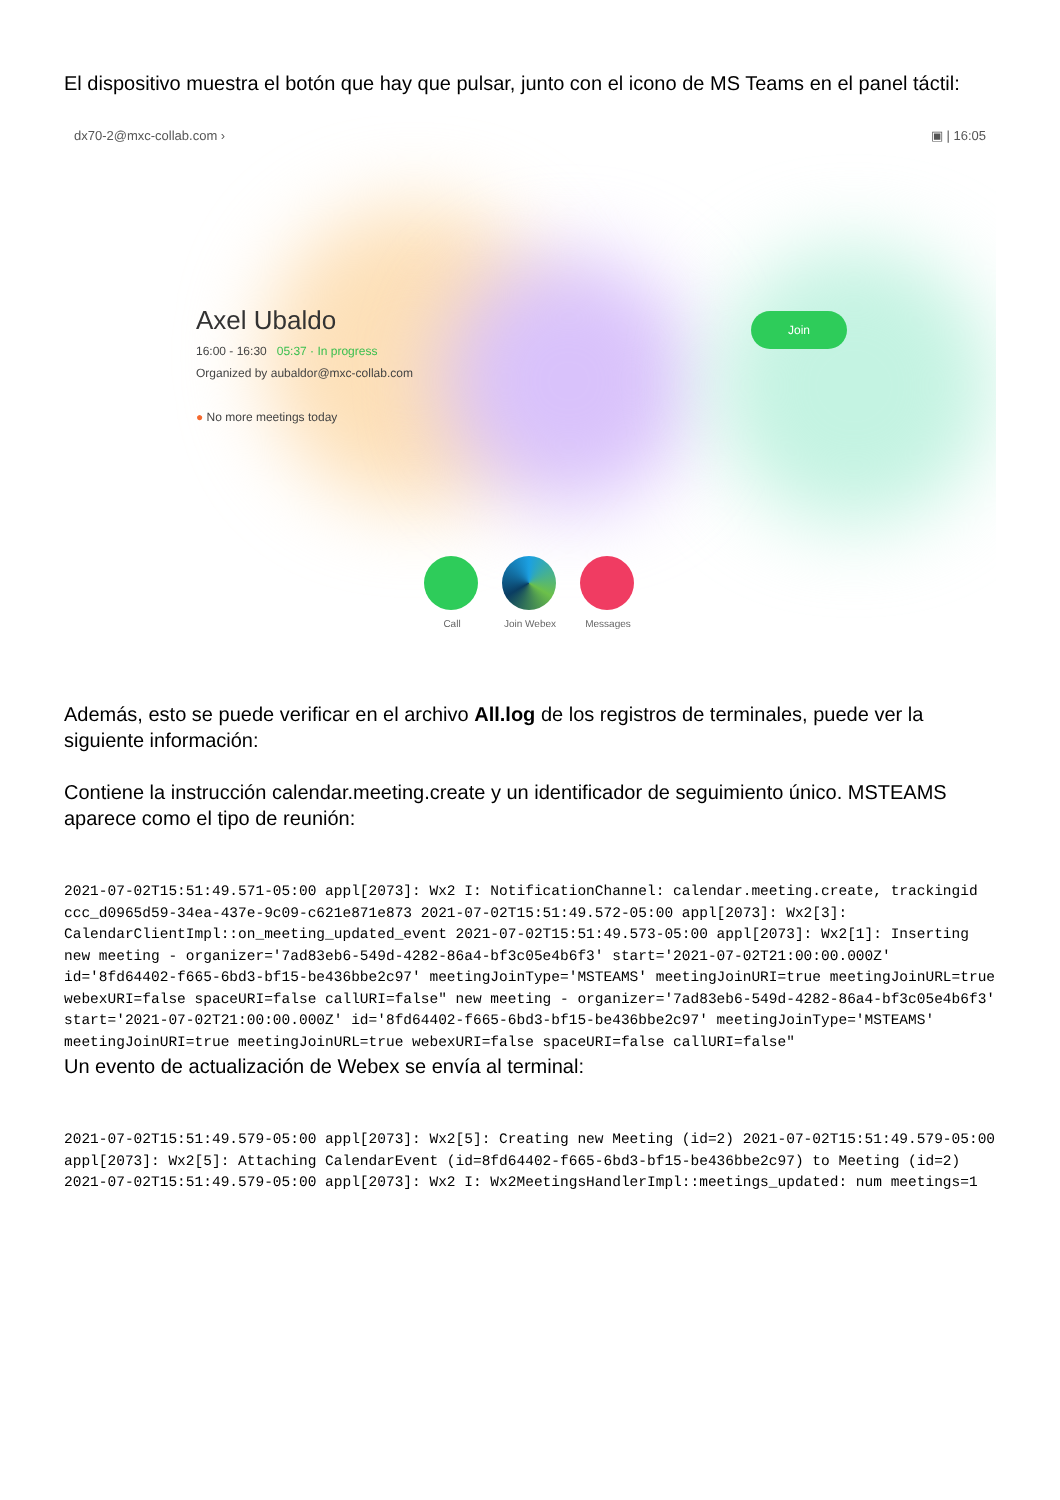El dispositivo muestra el botón que hay que pulsar, junto con el icono de MS Teams en el panel táctil:
dx70-2@mxc-collab.com › ▣ | 16:05
Axel Ubaldo
16:00 - 16:30 05:37 · In progress
Organized by aubaldor@mxc-collab.com
● No more meetings today
Join
Call Join Webex
Messages
Además, esto se puede verificar en el archivo All.log de los registros de terminales, puede ver la siguiente información:
Contiene la instrucción calendar.meeting.create y un identificador de seguimiento único. MSTEAMS aparece como el tipo de reunión:
2021-07-02T15:51:49.571-05:00 appl[2073]: Wx2 I: NotificationChannel: calendar.meeting.create, trackingid ccc_d0965d59-34ea-437e-9c09-c621e871e873 2021-07-02T15:51:49.572-05:00 appl[2073]: Wx2[3]: CalendarClientImpl::on_meeting_updated_event 2021-07-02T15:51:49.573-05:00 appl[2073]: Wx2[1]: Inserting new meeting - organizer='7ad83eb6-549d-4282-86a4-bf3c05e4b6f3' start='2021-07-02T21:00:00.000Z' id='8fd64402-f665-6bd3-bf15-be436bbe2c97' meetingJoinType='MSTEAMS' meetingJoinURI=true meetingJoinURL=true webexURI=false spaceURI=false callURI=false" new meeting - organizer='7ad83eb6-549d-4282-86a4-bf3c05e4b6f3' start='2021-07-02T21:00:00.000Z' id='8fd64402-f665-6bd3-bf15-be436bbe2c97' meetingJoinType='MSTEAMS' meetingJoinURI=true meetingJoinURL=true webexURI=false spaceURI=false callURI=false"
Un evento de actualización de Webex se envía al terminal:
2021-07-02T15:51:49.579-05:00 appl[2073]: Wx2[5]: Creating new Meeting (id=2) 2021-07-02T15:51:49.579-05:00 appl[2073]: Wx2[5]: Attaching CalendarEvent (id=8fd64402-f665-6bd3-bf15-be436bbe2c97) to Meeting (id=2) 2021-07-02T15:51:49.579-05:00 appl[2073]: Wx2 I: Wx2MeetingsHandlerImpl::meetings_updated: num meetings=1